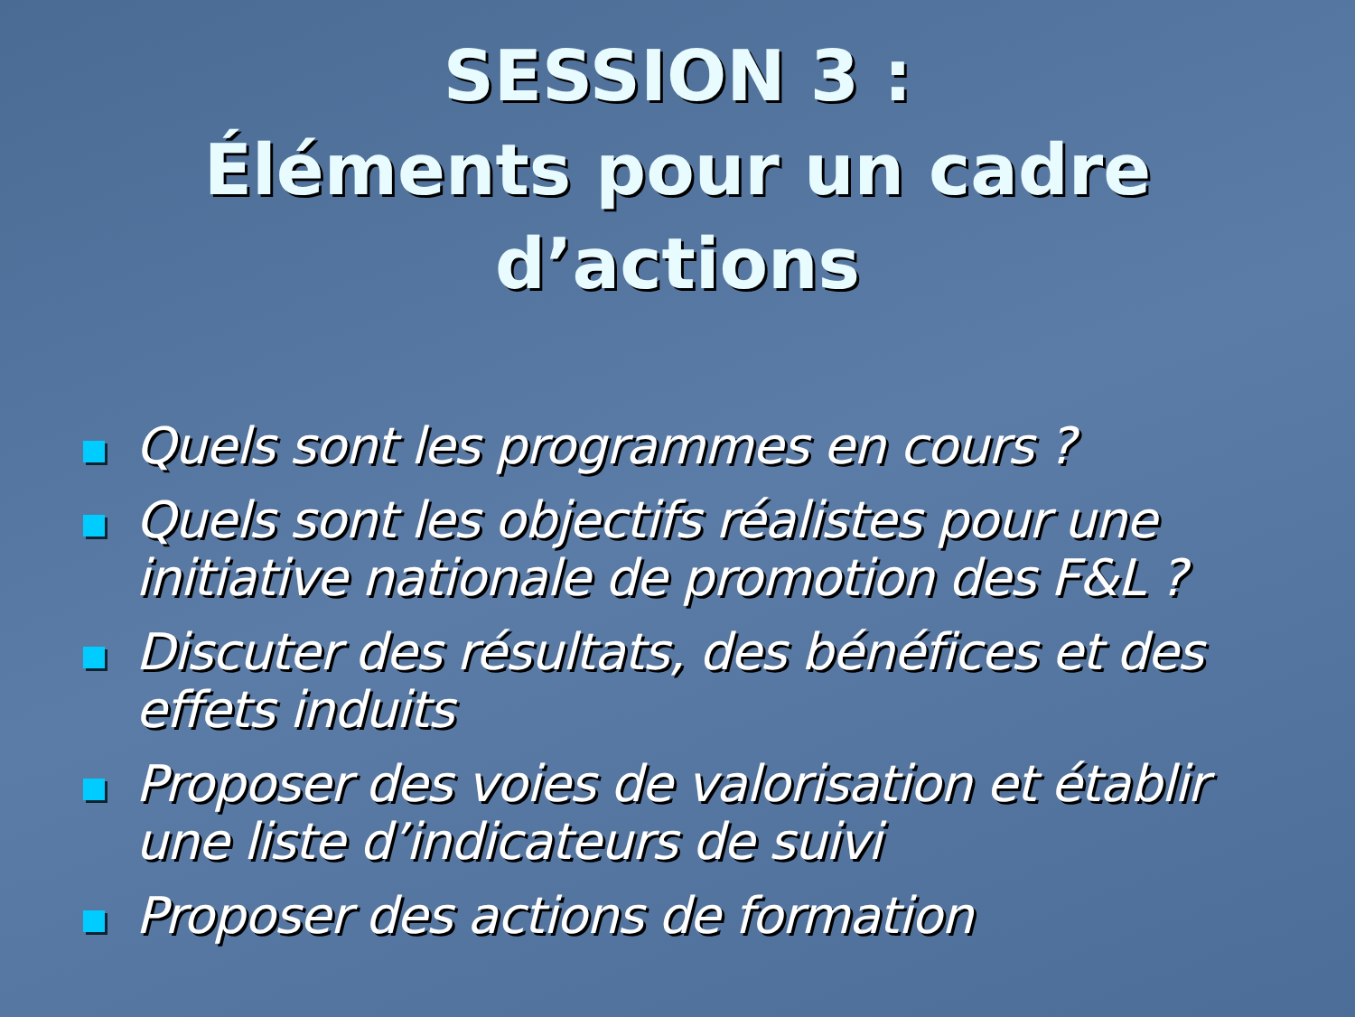SESSION 3 :
Éléments pour un cadre
d’actions
Quels sont les programmes en cours ?
Quels sont les objectifs réalistes pour une initiative nationale de promotion des F&L ?
Discuter des résultats, des bénéfices et des effets induits
Proposer des voies de valorisation et établir une liste d’indicateurs de suivi
Proposer des actions de formation